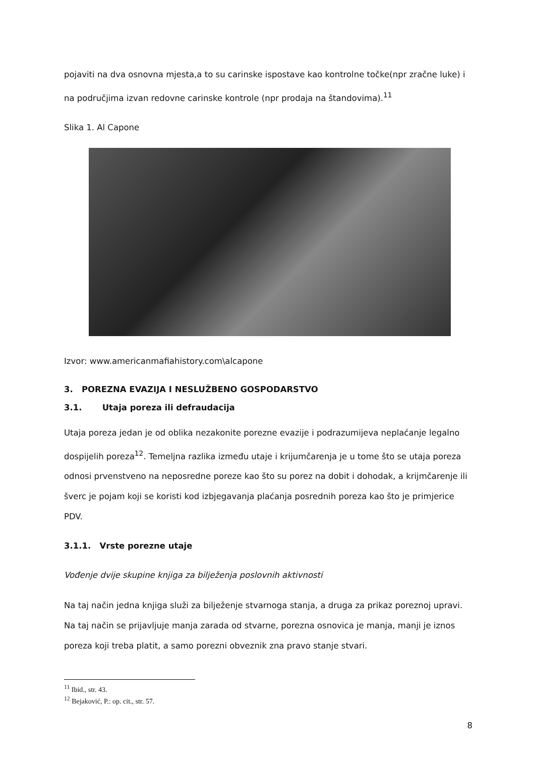pojaviti na dva osnovna mjesta,a to su carinske ispostave kao kontrolne točke(npr zračne luke) i na područjima izvan redovne carinske kontrole (npr prodaja na štandovima).<sup>11</sup>
Slika 1. Al Capone
Izvor: www.americanmafiahistory.com\alcapone
3. POREZNA EVAZIJA I NESLUŽBENO GOSPODARSTVO
3.1. Utaja poreza ili defraudacija
Utaja poreza jedan je od oblika nezakonite porezne evazije i podrazumijeva neplaćanje legalno dospijelih poreza<sup>12</sup>. Temeljna razlika između utaje i krijumčarenja je u tome što se utaja poreza odnosi prvenstveno na neposredne poreze kao što su porez na dobit i dohodak, a krijmčarenje ili šverc je pojam koji se koristi kod izbjegavanja plaćanja posrednih poreza kao što je primjerice PDV.
3.1.1. Vrste porezne utaje
Vođenje dvije skupine knjiga za bilježenja poslovnih aktivnosti
Na taj način jedna knjiga služi za bilježenje stvarnoga stanja, a druga za prikaz poreznoj upravi. Na taj način se prijavljuje manja zarada od stvarne, porezna osnovica je manja, manji je iznos poreza koji treba platit, a samo porezni obveznik zna pravo stanje stvari.
<sup>11</sup> Ibid., str. 43.
<sup>12</sup> Bejaković, P.: op. cit., str. 57.
8